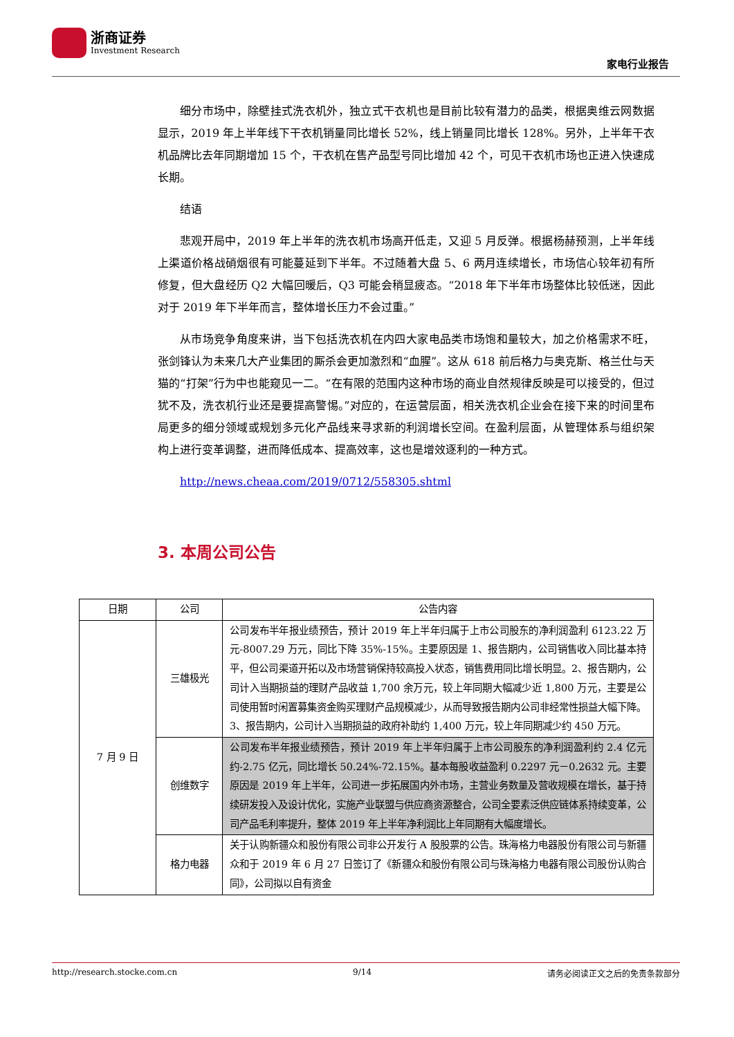浙商证券
Investment Research
家电行业报告
细分市场中，除壁挂式洗衣机外，独立式干衣机也是目前比较有潜力的品类，根据奥维云网数据显示，2019 年上半年线下干衣机销量同比增长 52%，线上销量同比增长 128%。另外，上半年干衣机品牌比去年同期增加 15 个，干衣机在售产品型号同比增加 42 个，可见干衣机市场也正进入快速成长期。
结语
悲观开局中，2019 年上半年的洗衣机市场高开低走，又迎 5 月反弹。根据杨赫预测，上半年线上渠道价格战硝烟很有可能蔓延到下半年。不过随着大盘 5、6 两月连续增长，市场信心较年初有所修复，但大盘经历 Q2 大幅回暖后，Q3 可能会稍显疲态。“2018 年下半年市场整体比较低迷，因此对于 2019 年下半年而言，整体增长压力不会过重。”
从市场竞争角度来讲，当下包括洗衣机在内四大家电品类市场饱和量较大，加之价格需求不旺，张剑锋认为未来几大产业集团的厮杀会更加激烈和“血腥”。这从 618 前后格力与奥克斯、格兰仕与天猫的“打架”行为中也能窥见一二。“在有限的范围内这种市场的商业自然规律反映是可以接受的，但过犹不及，洗衣机行业还是要提高警惕。”对应的，在运营层面，相关洗衣机企业会在接下来的时间里布局更多的细分领域或规划多元化产品线来寻求新的利润增长空间。在盈利层面，从管理体系与组织架构上进行变革调整，进而降低成本、提高效率，这也是增效逐利的一种方式。
http://news.cheaa.com/2019/0712/558305.shtml
3. 本周公司公告
| 日期 | 公司 | 公告内容 |
| --- | --- | --- |
| 7 月 9 日 | 三雄极光 | 公司发布半年报业绩预告，预计 2019 年上半年归属于上市公司股东的净利润盈利 6123.22 万元-8007.29 万元，同比下降 35%-15%。主要原因是 1、报告期内，公司销售收入同比基本持平，但公司渠道开拓以及市场营销保持较高投入状态，销售费用同比增长明显。2、报告期内，公司计入当期损益的理财产品收益 1,700 余万元，较上年同期大幅减少近 1,800 万元，主要是公司使用暂时闲置募集资金购买理财产品规模减少，从而导致报告期内公司非经常性损益大幅下降。3、报告期内，公司计入当期损益的政府补助约 1,400 万元，较上年同期减少约 450 万元。 |
| | 创维数字 | 公司发布半年报业绩预告，预计 2019 年上半年归属于上市公司股东的净利润盈利约 2.4 亿元约-2.75 亿元，同比增长 50.24%-72.15%。基本每股收益盈利 0.2297 元－0.2632 元。主要原因是 2019 年上半年，公司进一步拓展国内外市场，主营业务数量及营收规模在增长，基于持续研发投入及设计优化，实施产业联盟与供应商资源整合，公司全要素泛供应链体系持续变革，公司产品毛利率提升，整体 2019 年上半年净利润比上年同期有大幅度增长。 |
| | 格力电器 | 关于认购新疆众和股份有限公司非公开发行 A 股股票的公告。珠海格力电器股份有限公司与新疆众和于 2019 年 6 月 27 日签订了《新疆众和股份有限公司与珠海格力电器有限公司股份认购合同》，公司拟以自有资金 |
http://research.stocke.com.cn 9/14 请务必阅读正文之后的免责条款部分